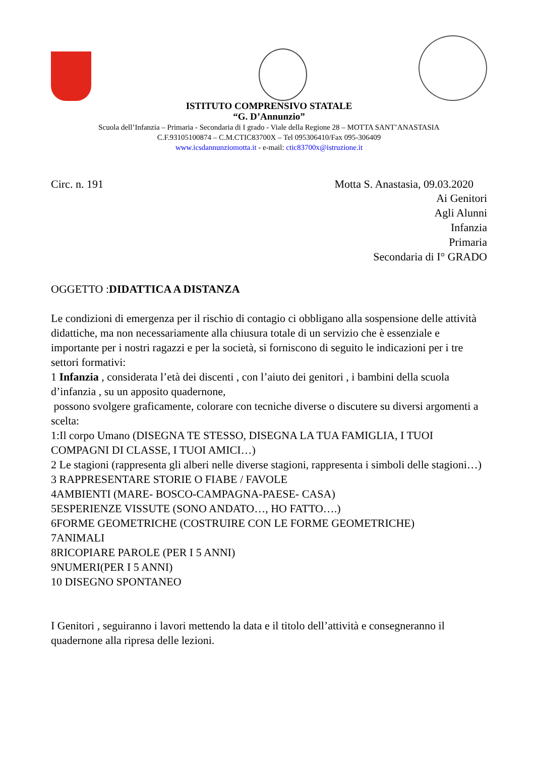ISTITUTO COMPRENSIVO STATALE
“G. D’Annunzio”
Scuola dell’Infanzia – Primaria - Secondaria di I grado - Viale della Regione 28 – MOTTA SANT’ANASTASIA
C.F.93105100874 – C.M.CTIC83700X – Tel 095306410/Fax 095-306409
www.icsdannunziomotta.it - e-mail: ctic83700x@istruzione.it
Circ. n. 191 Motta S. Anastasia, 09.03.2020
Ai Genitori
Agli Alunni
Infanzia
Primaria
Secondaria di I° GRADO
OGGETTO :DIDATTICA A DISTANZA
Le condizioni di emergenza per il rischio di contagio ci obbligano alla sospensione delle attività didattiche, ma non necessariamente alla chiusura totale di un servizio che è essenziale e importante per i nostri ragazzi e per la società, si forniscono di seguito le indicazioni per i tre settori formativi:
1 Infanzia , considerata l’età dei discenti , con l’aiuto dei genitori , i bambini della scuola d’infanzia , su un apposito quadernone,
possono svolgere graficamente, colorare con tecniche diverse o discutere su diversi argomenti a scelta:
1:Il corpo Umano (DISEGNA TE STESSO, DISEGNA LA TUA FAMIGLIA, I TUOI COMPAGNI DI CLASSE, I TUOI AMICI…)
2 Le stagioni (rappresenta gli alberi nelle diverse stagioni, rappresenta i simboli delle stagioni…)
3 RAPPRESENTARE STORIE O FIABE / FAVOLE
4AMBIENTI (MARE- BOSCO-CAMPAGNA-PAESE- CASA)
5ESPERIENZE VISSUTE (SONO ANDATO…, HO FATTO….)
6FORME GEOMETRICHE (COSTRUIRE CON LE FORME GEOMETRICHE)
7ANIMALI
8RICOPIARE PAROLE (PER I 5 ANNI)
9NUMERI(PER I 5 ANNI)
10 DISEGNO SPONTANEO
I Genitori , seguiranno i lavori mettendo la data e il titolo dell’attività e consegneranno il quadernone alla ripresa delle lezioni.